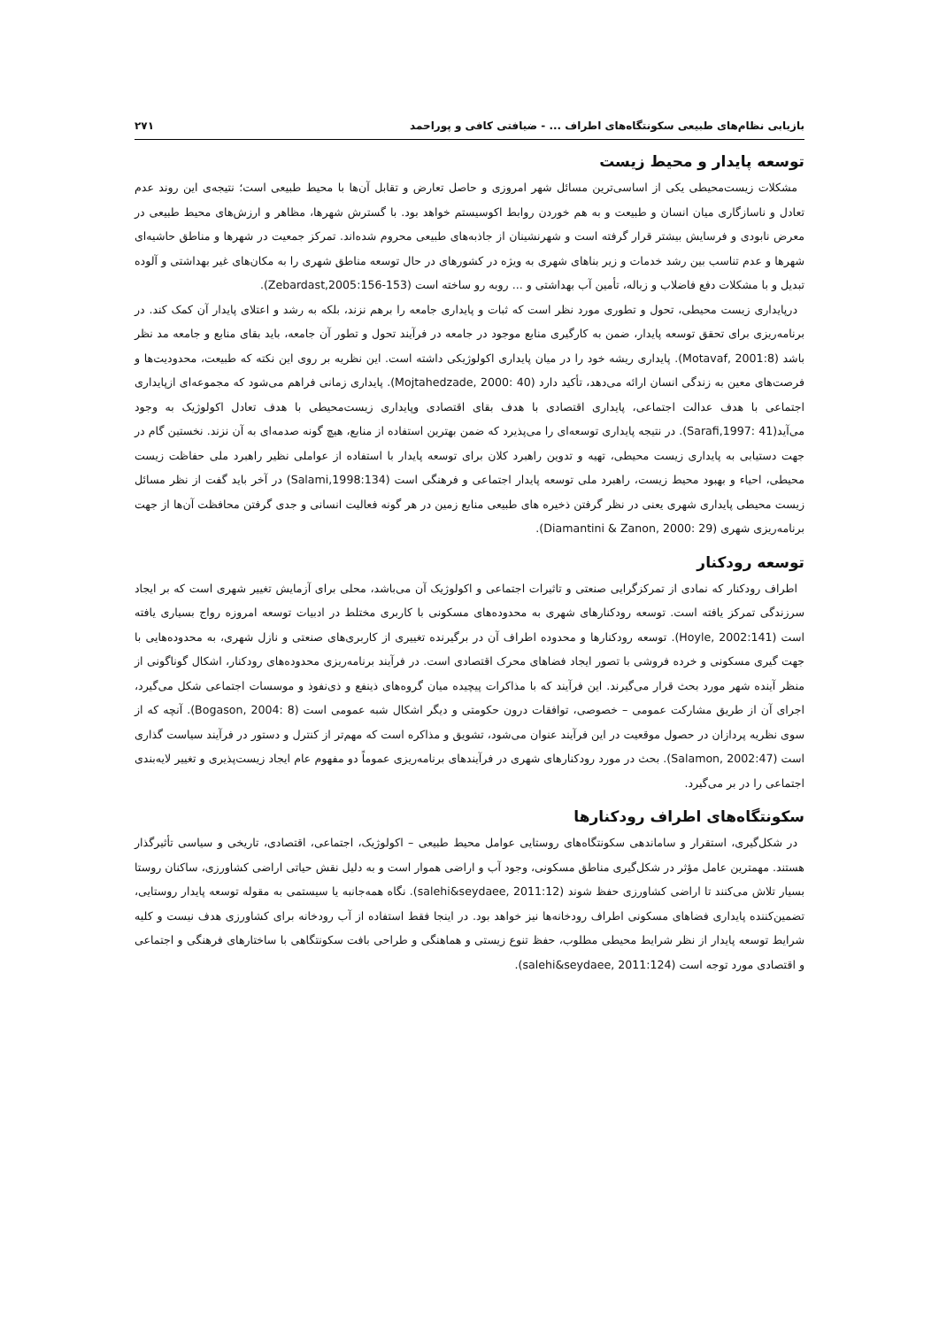بازیابی نظام‌های طبیعی سکونتگاه‌های اطراف ... - ضیافتی کافی و پوراحمد ۲۷۱
توسعه پایدار و محیط زیست
مشکلات زیست‌محیطی یکی از اساسی‌ترین مسائل شهر امروزی و حاصل تعارض و تقابل آن‌ها با محیط طبیعی است؛ نتیجه‌ی این روند عدم تعادل و ناسازگاری میان انسان و طبیعت و به هم خوردن روابط اکوسیستم خواهد بود. با گسترش شهرها، مظاهر و ارزش‌های محیط طبیعی در معرض نابودی و فرسایش بیشتر قرار گرفته است و شهرنشینان از جاذبه‌های طبیعی محروم شده‌اند. تمرکز جمعیت در شهرها و مناطق حاشیه‌ای شهرها و عدم تناسب بین رشد خدمات و زیر بناهای شهری به ویژه در کشورهای در حال توسعه مناطق شهری را به مکان‌های غیر بهداشتی و آلوده تبدیل و با مشکلات دفع فاضلاب و زباله، تأمین آب بهداشتی و ... روبه رو ساخته است (Zebardast,2005:156-153).
درپایداری زیست محیطی، تحول و تطوری مورد نظر است که ثبات و پایداری جامعه را برهم نزند، بلکه به رشد و اعتلای پایدار آن کمک کند. در برنامه‌ریزی برای تحقق توسعه پایدار، ضمن به کارگیری منابع موجود در جامعه در فرآیند تحول و تطور آن جامعه، باید بقای منابع و جامعه مد نظر باشد (Motavaf, 2001:8). پایداری ریشه خود را در میان پایداری اکولوژیکی داشته است. این نظریه بر روی این نکته که طبیعت، محدودیت‌ها و فرصت‌های معین به زندگی انسان ارائه می‌دهد، تأکید دارد (Mojtahedzade, 2000: 40). پایداری زمانی فراهم می‌شود که مجموعه‌ای ازپایداری اجتماعی با هدف عدالت اجتماعی، پایداری اقتصادی با هدف بقای اقتصادی وپایداری زیست‌محیطی با هدف تعادل اکولوژیک به وجود می‌آید(Sarafi,1997: 41). در نتیجه پایداری توسعه‌ای را می‌پذیرد که ضمن بهترین استفاده از منابع، هیچ گونه صدمه‌ای به آن نزند. نخستین گام در جهت دستیابی به پایداری زیست محیطی، تهیه و تدوین راهبرد کلان برای توسعه پایدار با استفاده از عواملی نظیر راهبرد ملی حفاظت زیست محیطی، احیاء و بهبود محیط زیست، راهبرد ملی توسعه پایدار اجتماعی و فرهنگی است (Salami,1998:134) در آخر باید گفت از نظر مسائل زیست محیطی پایداری شهری یعنی در نظر گرفتن ذخیره های طبیعی منابع زمین در هر گونه فعالیت انسانی و جدی گرفتن محافظت آن‌ها از جهت برنامه‌ریزی شهری (Diamantini & Zanon, 2000: 29).
توسعه رودکنار
اطراف رودکنار که نمادی از تمرکزگرایی صنعتی و تاثیرات اجتماعی و اکولوژیک آن می‌باشد، محلی برای آزمایش تغییر شهری است که بر ایجاد سرزندگی تمرکز یافته است. توسعه رودکنارهای شهری به محدوده‌های مسکونی با کاربری مختلط در ادبیات توسعه امروزه رواج بسیاری یافته است (Hoyle, 2002:141). توسعه رودکنارها و محدوده اطراف آن در برگیرنده تغییری از کاربری‌های صنعتی و نازل شهری، به محدوده‌هایی با جهت گیری مسکونی و خرده فروشی با تصور ایجاد فضاهای محرک اقتصادی است. در فرآیند برنامه‌ریزی محدوده‌های رودکنار، اشکال گوناگونی از منظر آینده شهر مورد بحث قرار می‌گیرند. این فرآیند که با مذاکرات پیچیده میان گروه‌های ذینفع و ذی‌نفوذ و موسسات اجتماعی شکل می‌گیرد، اجرای آن از طریق مشارکت عمومی – خصوصی، توافقات درون حکومتی و دیگر اشکال شبه عمومی است (Bogason, 2004: 8). آنچه که از سوی نظریه پردازان در حصول موقعیت در این فرآیند عنوان می‌شود، تشویق و مذاکره است که مهم‌تر از کنترل و دستور در فرآیند سیاست گذاری است (Salamon, 2002:47). بحث در مورد رودکنارهای شهری در فرآیندهای برنامه‌ریزی عموماً دو مفهوم عام ایجاد زیست‌پذیری و تغییر لایه‌بندی اجتماعی را در بر می‌گیرد.
سکونتگاه‌های اطراف رودکنارها
در شکل‌گیری، استقرار و ساماندهی سکونتگاه‌های روستایی عوامل محیط طبیعی – اکولوژیک، اجتماعی، اقتصادی، تاریخی و سیاسی تأثیرگذار هستند. مهمترین عامل مؤثر در شکل‌گیری مناطق مسکونی، وجود آب و اراضی هموار است و به دلیل نقش حیاتی اراضی کشاورزی، ساکنان روستا بسیار تلاش می‌کنند تا اراضی کشاورزی حفظ شوند (salehi&seydaee, 2011:12). نگاه همه‌جانبه یا سیستمی به مقوله توسعه پایدار روستایی، تضمین‌کننده پایداری فضاهای مسکونی اطراف رودخانه‌ها نیز خواهد بود. در اینجا فقط استفاده از آب رودخانه برای کشاورزی هدف نیست و کلیه شرایط توسعه پایدار از نظر شرایط محیطی مطلوب، حفظ تنوع زیستی و هماهنگی و طراحی بافت سکونتگاهی با ساختارهای فرهنگی و اجتماعی و اقتصادی مورد توجه است (salehi&seydaee, 2011:124).